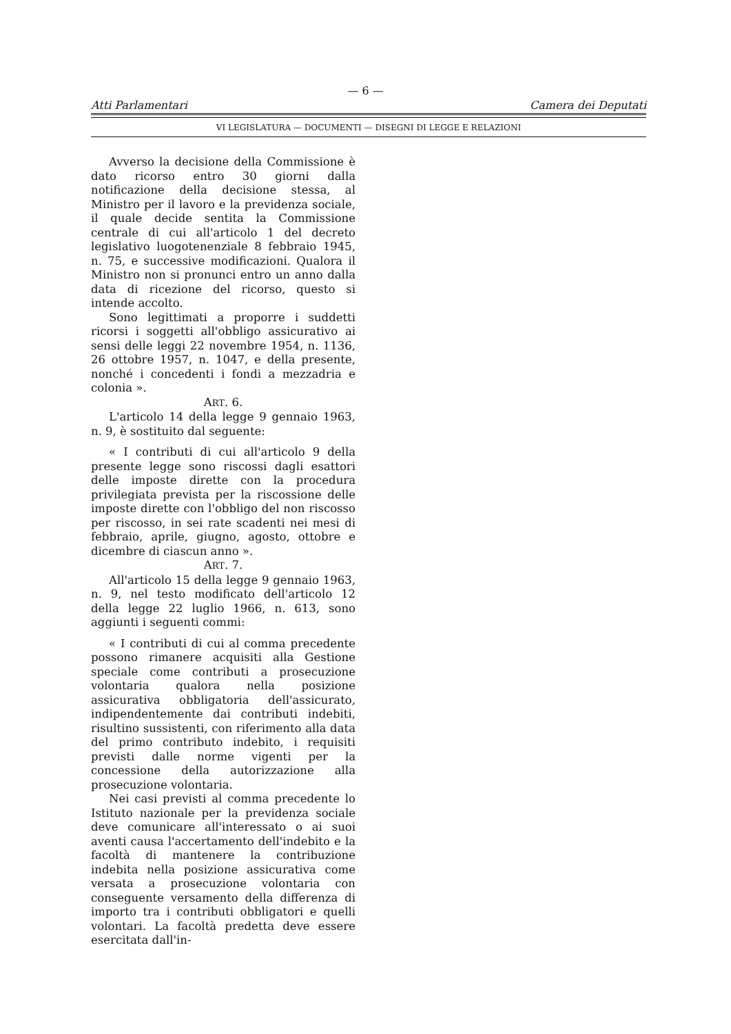— 6 —
Atti Parlamentari Camera dei Deputati
VI LEGISLATURA — DOCUMENTI — DISEGNI DI LEGGE E RELAZIONI
Avverso la decisione della Commissione è dato ricorso entro 30 giorni dalla notificazione della decisione stessa, al Ministro per il lavoro e la previdenza sociale, il quale decide sentita la Commissione centrale di cui all'articolo 1 del decreto legislativo luogotenenziale 8 febbraio 1945, n. 75, e successive modificazioni. Qualora il Ministro non si pronunci entro un anno dalla data di ricezione del ricorso, questo si intende accolto.
Sono legittimati a proporre i suddetti ricorsi i soggetti all'obbligo assicurativo ai sensi delle leggi 22 novembre 1954, n. 1136, 26 ottobre 1957, n. 1047, e della presente, nonché i concedenti i fondi a mezzadria e colonia ».
ART. 6.
L'articolo 14 della legge 9 gennaio 1963, n. 9, è sostituito dal seguente:
« I contributi di cui all'articolo 9 della presente legge sono riscossi dagli esattori delle imposte dirette con la procedura privilegiata prevista per la riscossione delle imposte dirette con l'obbligo del non riscosso per riscosso, in sei rate scadenti nei mesi di febbraio, aprile, giugno, agosto, ottobre e dicembre di ciascun anno ».
ART. 7.
All'articolo 15 della legge 9 gennaio 1963, n. 9, nel testo modificato dell'articolo 12 della legge 22 luglio 1966, n. 613, sono aggiunti i seguenti commi:
« I contributi di cui al comma precedente possono rimanere acquisiti alla Gestione speciale come contributi a prosecuzione volontaria qualora nella posizione assicurativa obbligatoria dell'assicurato, indipendentemente dai contributi indebiti, risultino sussistenti, con riferimento alla data del primo contributo indebito, i requisiti previsti dalle norme vigenti per la concessione della autorizzazione alla prosecuzione volontaria.
Nei casi previsti al comma precedente lo Istituto nazionale per la previdenza sociale deve comunicare all'interessato o ai suoi aventi causa l'accertamento dell'indebito e la facoltà di mantenere la contribuzione indebita nella posizione assicurativa come versata a prosecuzione volontaria con conseguente versamento della differenza di importo tra i contributi obbligatori e quelli volontari. La facoltà predetta deve essere esercitata dall'in-